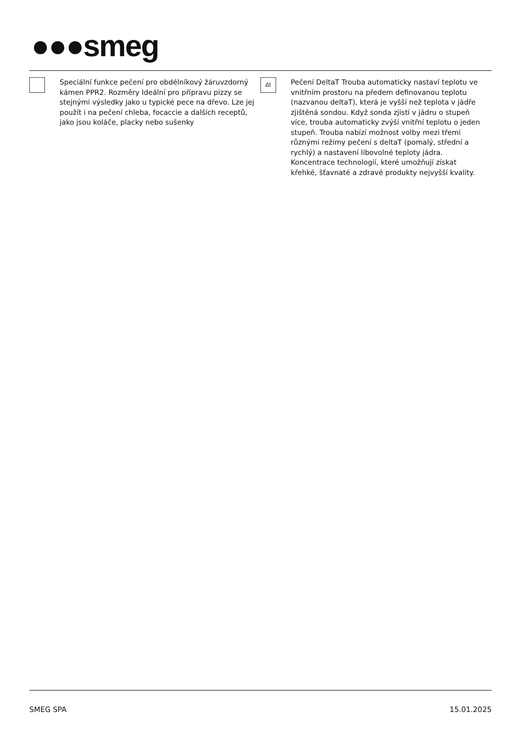●●●smeg
Speciální funkce pečení pro obdélníkový žáruvzdorný kámen PPR2. Rozměry Ideální pro přípravu pizzy se stejnými výsledky jako u typické pece na dřevo. Lze jej použít i na pečení chleba, focaccie a dalších receptů, jako jsou koláče, placky nebo sušenky
Δt
Pečení DeltaT Trouba automaticky nastaví teplotu ve vnitřním prostoru na předem definovanou teplotu (nazvanou deltaT), která je vyšší než teplota v jádře zjištěná sondou. Když sonda zjistí v jádru o stupeň více, trouba automaticky zvýší vnitřní teplotu o jeden stupeň. Trouba nabízí možnost volby mezi třemi různými režimy pečení s deltaT (pomalý, střední a rychlý) a nastavení libovolné teploty jádra. Koncentrace technologií, které umožňují získat křehké, šťavnaté a zdravé produkty nejvyšší kvality.
SMEG SPA 15.01.2025